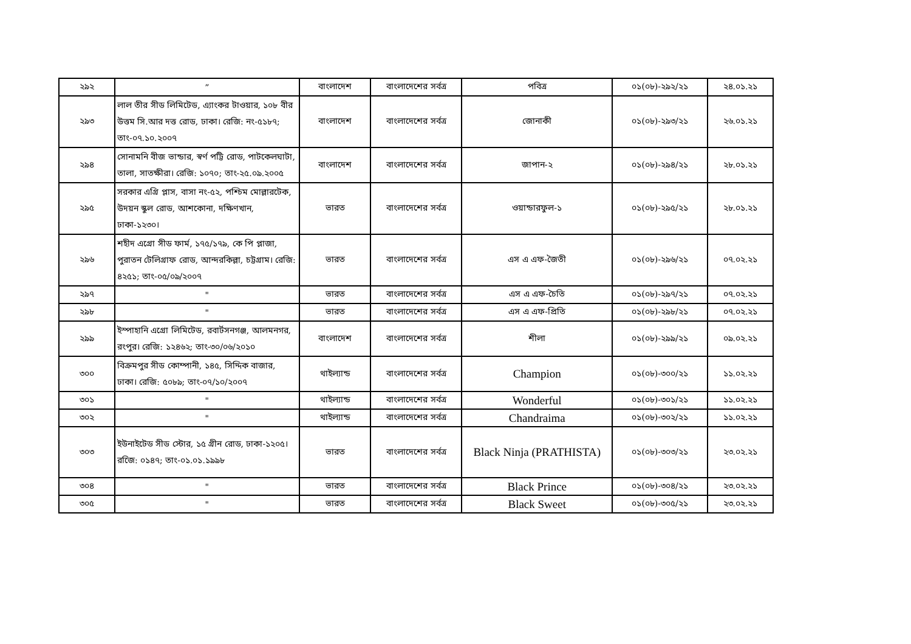| ২৯২ | ” | বাংলাদেশ | বাংলাদেশের সর্বত্র | পবিত্র | ০১(০৮)-২৯২/২১ | ২৪.০১.২১ |
| ২৯৩ | লাল তীর সীড লিমিটেড, এ্যাংকর টাওয়ার, ১০৮ বীর উত্তম সি.আর দত্ত রোড, ঢাকা। রেজি: নং-৫১৮৭; তাং-০৭.১০.২০০৭ | বাংলাদেশ | বাংলাদেশের সর্বত্র | জোনাকী | ০১(০৮)-২৯৩/২১ | ২৬.০১.২১ |
| ২৯৪ | সোনামনি বীজ ভান্ডার, স্বর্ণ পট্টি রোড, পাটকেলঘাটা, তালা, সাতক্ষীরা। রেজি: ১০৭০; তাং-২৫.০৯.২০০৫ | বাংলাদেশ | বাংলাদেশের সর্বত্র | জাপান-২ | ০১(০৮)-২৯৪/২১ | ২৮.০১.২১ |
| ২৯৫ | সরকার এগ্রি প্লাস, বাসা নং-৫২, পশ্চিম মোল্লারটেক, উদয়ন স্কুল রোড, আশকোনা, দক্ষিণখান, ঢাকা-১২৩০। | ভারত | বাংলাদেশের সর্বত্র | ওয়ান্ডারফুল-১ | ০১(০৮)-২৯৫/২১ | ২৮.০১.২১ |
| ২৯৬ | শহীদ এগ্রো সীড ফার্ম, ১৭৫/১৭৯, কে পি প্লাজা, পুরাতন টেলিগ্রাফ রোড, আন্দরকিল্লা, চট্টগ্রাম। রেজি: ৪২৫১; তাং-০৫/০৯/২০০৭ | ভারত | বাংলাদেশের সর্বত্র | এস এ এফ-জৈতী | ০১(০৮)-২৯৬/২১ | ০৭.০২.২১ |
| ২৯৭ | " | ভারত | বাংলাদেশের সর্বত্র | এস এ এফ-চৈতি | ০১(০৮)-২৯৭/২১ | ০৭.০২.২১ |
| ২৯৮ | " | ভারত | বাংলাদেশের সর্বত্র | এস এ এফ-প্রিতি | ০১(০৮)-২৯৮/২১ | ০৭.০২.২১ |
| ২৯৯ | ইস্পাহানি এগ্রো লিমিটেড, রবার্টসনগঞ্জ, আলমনগর, রংপুর। রেজি: ১২৪৬২; তাং-৩০/০৬/২০১০ | বাংলাদেশ | বাংলাদেশের সর্বত্র | শীলা | ০১(০৮)-২৯৯/২১ | ০৯.০২.২১ |
| ৩০০ | বিক্রমপুর সীড কোম্পানী, ১৪৫, সিদ্দিক বাজার, ঢাকা। রেজি: ৫০৮৯; তাং-০৭/১০/২০০৭ | থাইল্যান্ড | বাংলাদেশের সর্বত্র | Champion | ০১(০৮)-৩০০/২১ | ১১.০২.২১ |
| ৩০১ | " | থাইল্যান্ড | বাংলাদেশের সর্বত্র | Wonderful | ০১(০৮)-৩০১/২১ | ১১.০২.২১ |
| ৩০২ | " | থাইল্যান্ড | বাংলাদেশের সর্বত্র | Chandraima | ০১(০৮)-৩০২/২১ | ১১.০২.২১ |
| ৩০৩ | ইউনাইটেড সীড স্টোর, ১৫ গ্রীন রোড, ঢাকা-১২০৫। রজেি: ০১৪৭; তাং-০১.০১.১৯৯৮ | ভারত | বাংলাদেশের সর্বত্র | Black Ninja (PRATHISTA) | ০১(০৮)-৩০৩/২১ | ২৩.০২.২১ |
| ৩০৪ | " | ভারত | বাংলাদেশের সর্বত্র | Black Prince | ০১(০৮)-৩০৪/২১ | ২৩.০২.২১ |
| ৩০৫ | " | ভারত | বাংলাদেশের সর্বত্র | Black Sweet | ০১(০৮)-৩০৫/২১ | ২৩.০২.২১ |